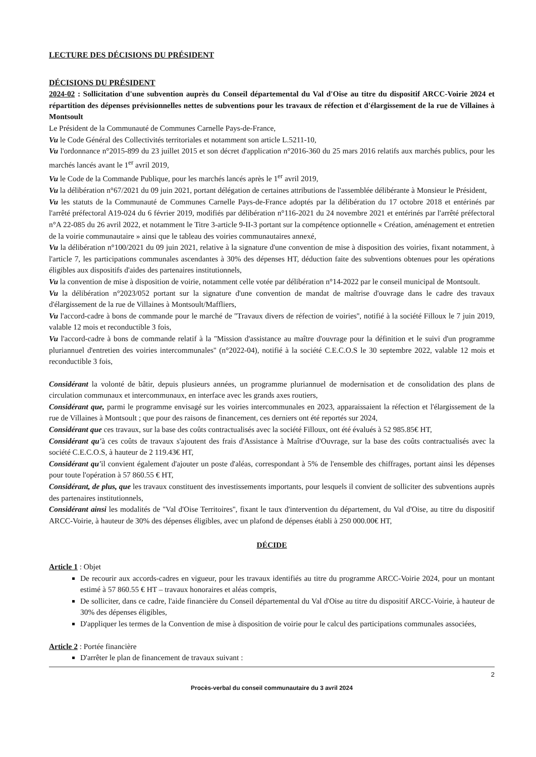LECTURE DES DÉCISIONS DU PRÉSIDENT
DÉCISIONS DU PRÉSIDENT
2024-02 : Sollicitation d'une subvention auprès du Conseil départemental du Val d'Oise au titre du dispositif ARCC-Voirie 2024 et répartition des dépenses prévisionnelles nettes de subventions pour les travaux de réfection et d'élargissement de la rue de Villaines à Montsoult
Le Président de la Communauté de Communes Carnelle Pays-de-France,
Vu le Code Général des Collectivités territoriales et notamment son article L.5211-10,
Vu l'ordonnance n°2015-899 du 23 juillet 2015 et son décret d'application n°2016-360 du 25 mars 2016 relatifs aux marchés publics, pour les marchés lancés avant le 1<sup>er</sup> avril 2019,
Vu le Code de la Commande Publique, pour les marchés lancés après le 1<sup>er</sup> avril 2019,
Vu la délibération n°67/2021 du 09 juin 2021, portant délégation de certaines attributions de l'assemblée délibérante à Monsieur le Président,
Vu les statuts de la Communauté de Communes Carnelle Pays-de-France adoptés par la délibération du 17 octobre 2018 et entérinés par l'arrêté préfectoral A19-024 du 6 février 2019, modifiés par délibération n°116-2021 du 24 novembre 2021 et entérinés par l'arrêté préfectoral n°A 22-085 du 26 avril 2022, et notamment le Titre 3-article 9-II-3 portant sur la compétence optionnelle « Création, aménagement et entretien de la voirie communautaire » ainsi que le tableau des voiries communautaires annexé,
Vu la délibération n°100/2021 du 09 juin 2021, relative à la signature d'une convention de mise à disposition des voiries, fixant notamment, à l'article 7, les participations communales ascendantes à 30% des dépenses HT, déduction faite des subventions obtenues pour les opérations éligibles aux dispositifs d'aides des partenaires institutionnels,
Vu la convention de mise à disposition de voirie, notamment celle votée par délibération n°14-2022 par le conseil municipal de Montsoult.
Vu la délibération n°2023/052 portant sur la signature d'une convention de mandat de maîtrise d'ouvrage dans le cadre des travaux d'élargissement de la rue de Villaines à Montsoult/Maffliers,
Vu l'accord-cadre à bons de commande pour le marché de ''Travaux divers de réfection de voiries'', notifié à la société Filloux le 7 juin 2019, valable 12 mois et reconductible 3 fois,
Vu l'accord-cadre à bons de commande relatif à la ''Mission d'assistance au maître d'ouvrage pour la définition et le suivi d'un programme pluriannuel d'entretien des voiries intercommunales'' (n°2022-04), notifié à la société C.E.C.O.S le 30 septembre 2022, valable 12 mois et reconductible 3 fois,
Considérant la volonté de bâtir, depuis plusieurs années, un programme pluriannuel de modernisation et de consolidation des plans de circulation communaux et intercommunaux, en interface avec les grands axes routiers,
Considérant que, parmi le programme envisagé sur les voiries intercommunales en 2023, apparaissaient la réfection et l'élargissement de la rue de Villaines à Montsoult ; que pour des raisons de financement, ces derniers ont été reportés sur 2024,
Considérant que ces travaux, sur la base des coûts contractualisés avec la société Filloux, ont été évalués à 52 985.85€ HT,
Considérant qu'à ces coûts de travaux s'ajoutent des frais d'Assistance à Maîtrise d'Ouvrage, sur la base des coûts contractualisés avec la société C.E.C.O.S, à hauteur de 2 119.43€ HT,
Considérant qu'il convient également d'ajouter un poste d'aléas, correspondant à 5% de l'ensemble des chiffrages, portant ainsi les dépenses pour toute l'opération à 57 860.55 € HT,
Considérant, de plus, que les travaux constituent des investissements importants, pour lesquels il convient de solliciter des subventions auprès des partenaires institutionnels,
Considérant ainsi les modalités de ''Val d'Oise Territoires'', fixant le taux d'intervention du département, du Val d'Oise, au titre du dispositif ARCC-Voirie, à hauteur de 30% des dépenses éligibles, avec un plafond de dépenses établi à 250 000.00€ HT,
DÉCIDE
Article 1 : Objet
De recourir aux accords-cadres en vigueur, pour les travaux identifiés au titre du programme ARCC-Voirie 2024, pour un montant estimé à 57 860.55 € HT – travaux honoraires et aléas compris,
De solliciter, dans ce cadre, l'aide financière du Conseil départemental du Val d'Oise au titre du dispositif ARCC-Voirie, à hauteur de 30% des dépenses éligibles,
D'appliquer les termes de la Convention de mise à disposition de voirie pour le calcul des participations communales associées,
Article 2 : Portée financière
D'arrêter le plan de financement de travaux suivant :
2
Procès-verbal du conseil communautaire du 3 avril 2024